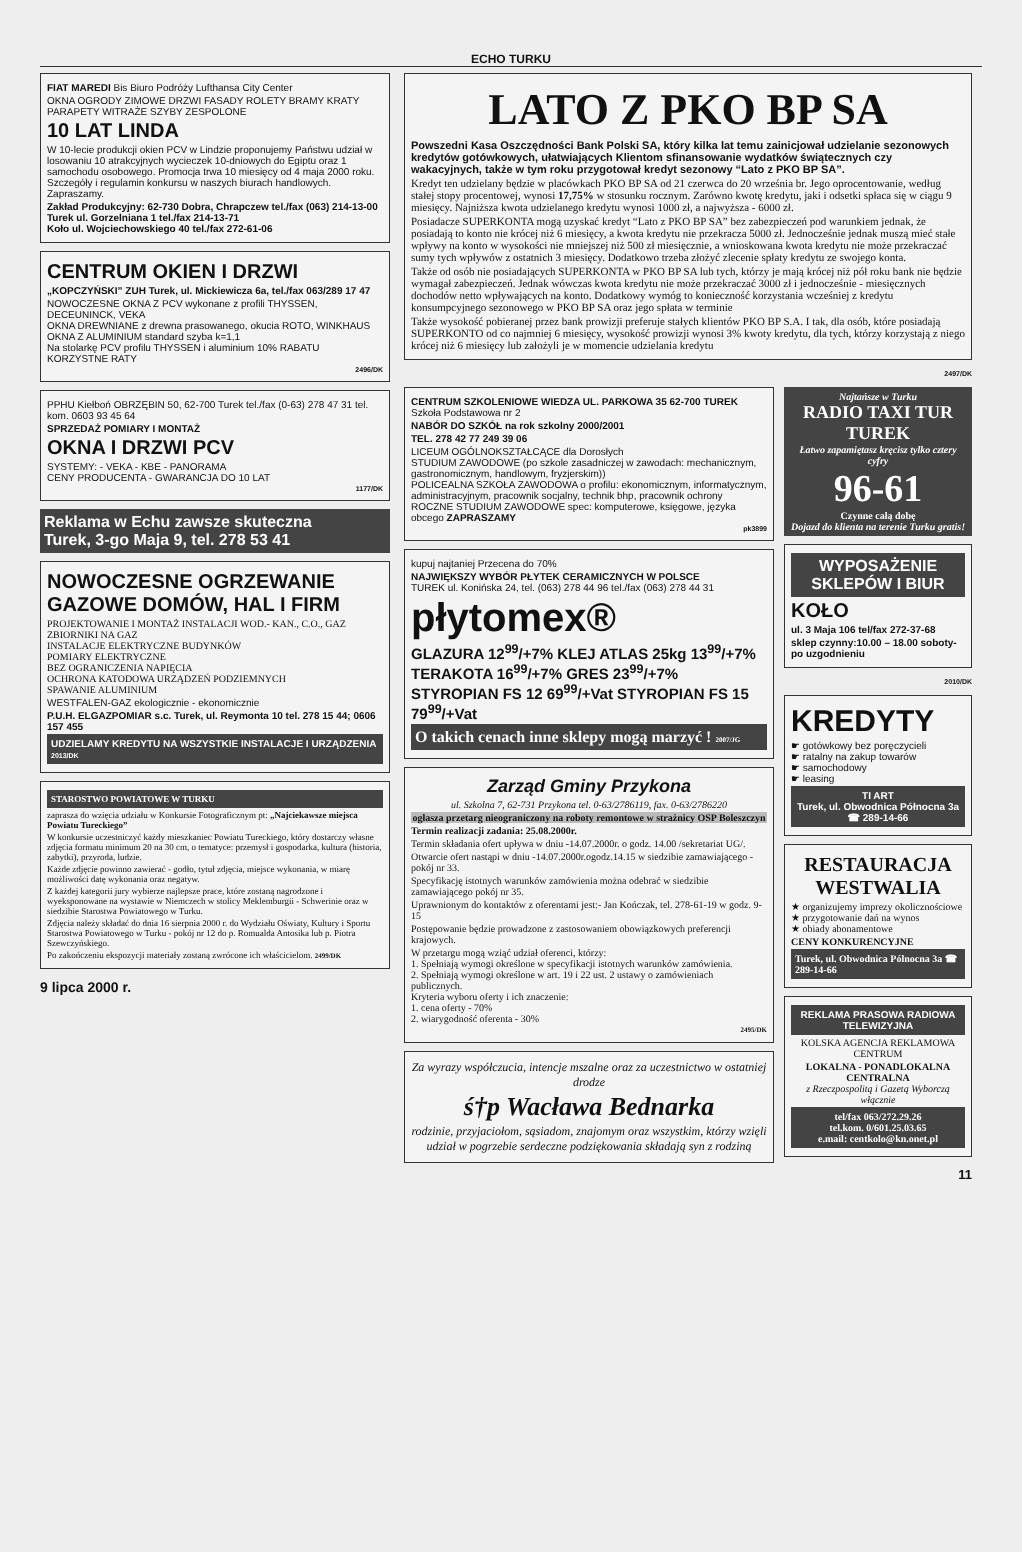ECHO TURKU
FIAT MAREDI Bis Biuro Podróży Lufthansa City Center
OKNA OGRODY ZIMOWE DRZWI FASADY ROLETY BRAMY KRATY PARAPETY WITRAŻE SZYBY ZESPOLONE
10 LAT LINDA
W 10-lecie produkcji okien PCV w Lindzie proponujemy Państwu udział w losowaniu 10 atrakcyjnych wycieczek 10-dniowych do Egiptu oraz 1 samochodu osobowego. Promocja trwa 10 miesięcy od 4 maja 2000 roku. Szczegóły i regulamin konkursu w naszych biurach handlowych. Zapraszamy.
Zakład Produkcyjny: 62-730 Dobra, Chrapczew tel./fax (063) 214-13-00
Turek ul. Gorzelniana 1 tel./fax 214-13-71
Koło ul. Wojciechowskiego 40 tel./fax 272-61-06
CENTRUM OKIEN I DRZWI
„KOPCZYŃSKI” ZUH Turek, ul. Mickiewicza 6a, tel./fax 063/289 17 47
NOWOCZESNE OKNA Z PCV wykonane z profili THYSSEN, DECEUNINCK, VEKA
OKNA DREWNIANE z drewna prasowanego, okucia ROTO, WINKHAUS
OKNA Z ALUMINIUM standard szyba k=1,1
Na stolarkę PCV profilu THYSSEN i aluminium 10% RABATU
KORZYSTNE RATY
2496/DK
PPHU Kiełboń OBRZĘBIN 50, 62-700 Turek tel./fax (0-63) 278 47 31 tel. kom. 0603 93 45 64
SPRZEDAŻ POMIARY I MONTAŻ
OKNA I DRZWI PCV
SYSTEMY: - VEKA - KBE - PANORAMA
CENY PRODUCENTA - GWARANCJA DO 10 LAT
1177/DK
Reklama w Echu zawsze skuteczna
Turek, 3-go Maja 9, tel. 278 53 41
NOWOCZESNE OGRZEWANIE GAZOWE DOMÓW, HAL I FIRM
PROJEKTOWANIE I MONTAŻ INSTALACJI WOD.- KAN., C.O., GAZ
ZBIORNIKI NA GAZ
INSTALACJE ELEKTRYCZNE BUDYNKÓW
POMIARY ELEKTRYCZNE
BEZ OGRANICZENIA NAPIĘCIA
OCHRONA KATODOWA URZĄDZEŃ PODZIEMNYCH
SPAWANIE ALUMINIUM
WESTFALEN-GAZ ekologicznie - ekonomicznie
P.U.H. ELGAZPOMIAR s.c. Turek, ul. Reymonta 10 tel. 278 15 44; 0606 157 455
UDZIELAMY KREDYTU NA WSZYSTKIE INSTALACJE I URZĄDZENIA 2013/DK
STAROSTWO POWIATOWE W TURKU
zaprasza do wzięcia udziału w Konkursie Fotograficznym pt: „Najciekawsze miejsca Powiatu Tureckiego”
W konkursie uczestniczyć każdy mieszkaniec Powiatu Tureckiego, który dostarczy własne zdjęcia formatu minimum 20 na 30 cm, o tematyce: przemysł i gospodarka, kultura (historia, zabytki), przyroda, ludzie.
Każde zdjęcie powinno zawierać - godło, tytuł zdjęcia, miejsce wykonania, w miarę możliwości datę wykonania oraz negatyw.
Z każdej kategorii jury wybierze najlepsze prace, które zostaną nagrodzone i wyeksponowane na wystawie w Niemczech w stolicy Meklemburgii - Schwerinie oraz w siedzibie Starostwa Powiatowego w Turku.
Zdjęcia należy składać do dnia 16 sierpnia 2000 r. do Wydziału Oświaty, Kultury i Sportu Starostwa Powiatowego w Turku - pokój nr 12 do p. Romualda Antosika lub p. Piotra Szewczyńskiego.
Po zakończeniu ekspozycji materiały zostaną zwrócone ich właścicielom. 2499/DK
9 lipca 2000 r.
LATO Z PKO BP SA
Powszedni Kasa Oszczędności Bank Polski SA, który kilka lat temu zainicjował udzielanie sezonowych kredytów gotówkowych, ułatwiających Klientom sfinansowanie wydatków świątecznych czy wakacyjnych, także w tym roku przygotował kredyt sezonowy “Lato z PKO BP SA”.
Kredyt ten udzielany będzie w placówkach PKO BP SA od 21 czerwca do 20 września br. Jego oprocentowanie, według stałej stopy procentowej, wynosi 17,75% w stosunku rocznym. Zarówno kwotę kredytu, jaki i odsetki spłaca się w ciągu 9 miesięcy. Najniższa kwota udzielanego kredytu wynosi 1000 zł, a najwyższa - 6000 zł.
Posiadacze SUPERKONTA mogą uzyskać kredyt “Lato z PKO BP SA” bez zabezpieczeń pod warunkiem jednak, że posiadają to konto nie krócej niż 6 miesięcy, a kwota kredytu nie przekracza 5000 zł. Jednocześnie jednak muszą mieć stałe wpływy na konto w wysokości nie mniejszej niż 500 zł miesięcznie, a wnioskowana kwota kredytu nie może przekraczać sumy tych wpływów z ostatnich 3 miesięcy. Dodatkowo trzeba złożyć zlecenie spłaty kredytu ze swojego konta.
Także od osób nie posiadających SUPERKONTA w PKO BP SA lub tych, którzy je mają krócej niż pół roku bank nie będzie wymagał zabezpieczeń. Jednak wówczas kwota kredytu nie może przekraczać 3000 zł i jednocześnie - miesięcznych dochodów netto wpływających na konto. Dodatkowy wymóg to konieczność korzystania wcześniej z kredytu konsumpcyjnego sezonowego w PKO BP SA oraz jego spłata w terminie
Także wysokość pobieranej przez bank prowizji preferuje stałych klientów PKO BP S.A. I tak, dla osób, które posiadają SUPERKONTO od co najmniej 6 miesięcy, wysokość prowizji wynosi 3% kwoty kredytu, dla tych, którzy korzystają z niego krócej niż 6 miesięcy lub założyli je w momencie udzielania kredytu
2497/DK
CENTRUM SZKOLENIOWE WIEDZA UL. PARKOWA 35 62-700 TUREK Szkoła Podstawowa nr 2
NABÓR DO SZKÓŁ na rok szkolny 2000/2001
TEL. 278 42 77 249 39 06
LICEUM OGÓLNOKSZTAŁCĄCE dla Dorosłych
STUDIUM ZAWODOWE (po szkole zasadniczej w zawodach: mechanicznym, gastronomicznym, handlowym, fryzjerskim))
POLICEALNA SZKOŁA ZAWODOWA o profilu: ekonomicznym, informatycznym, administracyjnym, pracownik socjalny, technik bhp, pracownik ochrony
ROCZNE STUDIUM ZAWODOWE spec: komputerowe, księgowe, języka obcego ZAPRASZAMY
pk3899
kupuj najtaniej Przecena do 70%
NAJWIĘKSZY WYBÓR PŁYTEK CERAMICZNYCH W POLSCE
TUREK ul. Konińska 24, tel. (063) 278 44 96 tel./fax (063) 278 44 31
płytomex®
GLAZURA 12<sup>99</sup>/+7% KLEJ ATLAS 25kg 13<sup>99</sup>/+7%
TERAKOTA 16<sup>99</sup>/+7% GRES 23<sup>99</sup>/+7%
STYROPIAN FS 12 69<sup>99</sup>/+Vat STYROPIAN FS 15 79<sup>99</sup>/+Vat
O takich cenach inne sklepy mogą marzyć ! 2007/JG
Zarząd Gminy Przykona
ul. Szkolna 7, 62-731 Przykona tel. 0-63/2786119, fax. 0-63/2786220
ogłasza przetarg nieograniczony na roboty remontowe w strażnicy OSP Boleszczyn
Termin realizacji zadania: 25.08.2000r.
Termin składania ofert upływa w dniu -14.07.2000r. o godz. 14.00 /sekretariat UG/.
Otwarcie ofert nastąpi w dniu -14.07.2000r.ogodz.14.15 w siedzibie zamawiającego - pokój nr 33.
Specyfikację istotnych warunków zamówienia można odebrać w siedzibie zamawiającego pokój nr 35.
Uprawnionym do kontaktów z oferentami jest:- Jan Kończak, tel. 278-61-19 w godz. 9-15
Postępowanie będzie prowadzone z zastosowaniem obowiązkowych preferencji krajowych.
W przetargu mogą wziąć udział oferenci, którzy:
1. Spełniają wymogi określone w specyfikacji istotnych warunków zamówienia.
2. Spełniają wymogi określone w art. 19 i 22 ust. 2 ustawy o zamówieniach publicznych.
Kryteria wyboru oferty i ich znaczenie:
1. cena oferty - 70%
2. wiarygodność oferenta - 30%
2495/DK
Za wyrazy współczucia, intencje mszalne oraz za uczestnictwo w ostatniej drodze
ś†p Wacława Bednarka
rodzinie, przyjaciołom, sąsiadom, znajomym oraz wszystkim, którzy wzięli udział w pogrzebie serdeczne podziękowania składają syn z rodziną
Najtańsze w Turku
RADIO TAXI TUR TUREK
Łatwo zapamiętasz kręcisz tylko cztery cyfry
96-61
Czynne całą dobę
Dojazd do klienta na terenie Turku gratis!
WYPOSAŻENIE SKLEPÓW I BIUR
KOŁO
ul. 3 Maja 106 tel/fax 272-37-68
sklep czynny:10.00 – 18.00 soboty-po uzgodnieniu
2010/DK
KREDYTY
☛ gotówkowy bez poręczycieli
☛ ratalny na zakup towarów
☛ samochodowy
☛ leasing
TI ART
Turek, ul. Obwodnica Północna 3a
☎ 289-14-66
RESTAURACJA WESTWALIA
★ organizujemy imprezy okolicznościowe
★ przygotowanie dań na wynos
★ obiady abonamentowe
CENY KONKURENCYJNE
Turek, ul. Obwodnica Pólnocna 3a ☎ 289-14-66
REKLAMA PRASOWA RADIOWA TELEWIZYJNA
KOLSKA AGENCJA REKLAMOWA CENTRUM
LOKALNA - PONADLOKALNA CENTRALNA
z Rzeczpospolitą i Gazetą Wyborczą włącznie
tel/fax 063/272.29.26
tel.kom. 0/601.25.03.65
e.mail: centkolo@kn.onet.pl
11